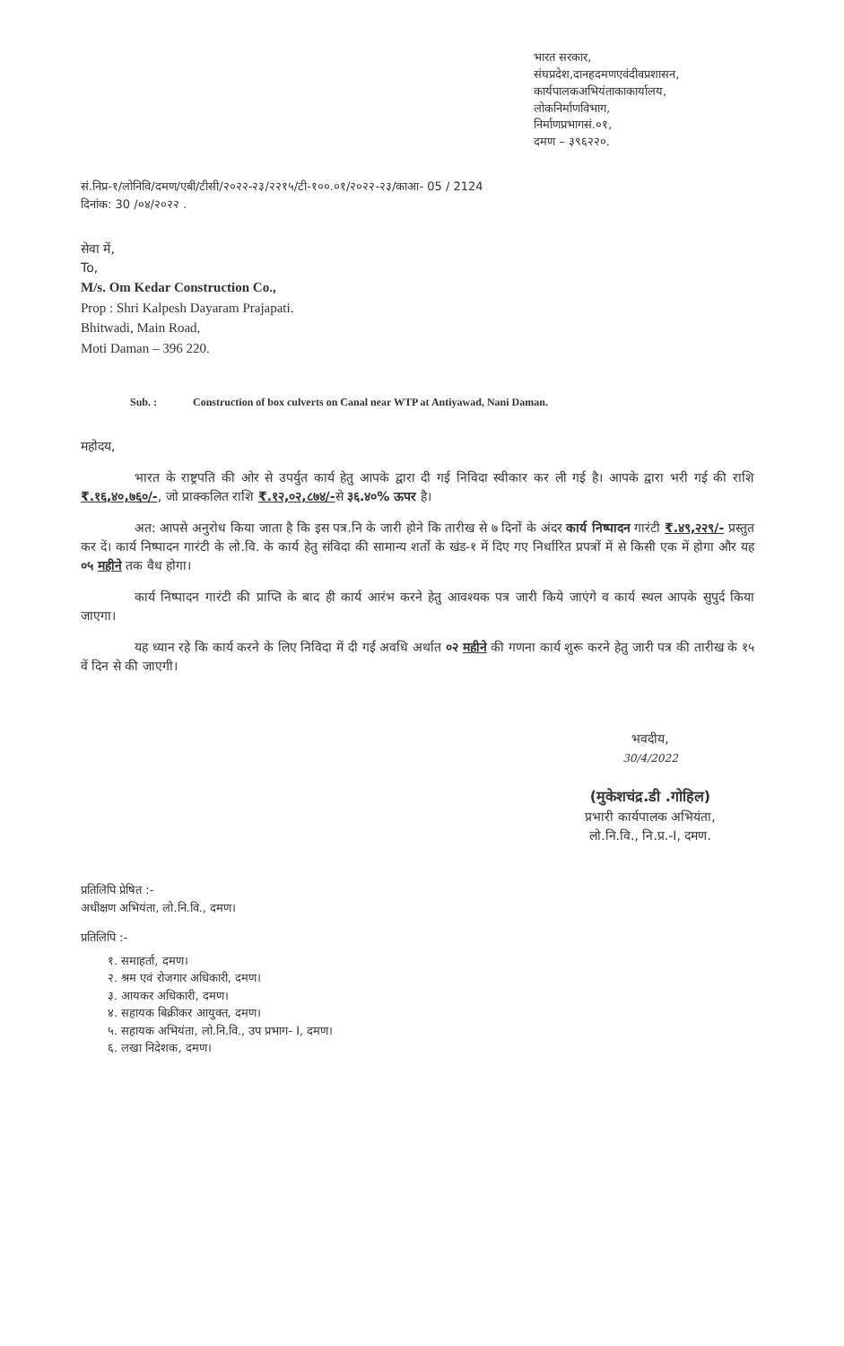भारत सरकार,
संघप्रदेश,दानहदमणएवंदीवप्रशासन,
कार्यपालकअभियंताकाकार्यालय,
लोकनिर्माणविभाग,
निर्माणप्रभागसं.०१,
दमण – ३९६२२०.
सं.निप्र-१/लोनिवि/दमण/एबी/टीसी/२०२२-२३/२२१५/टी-१००.०१/२०२२-२३/काआ- 05 / 2124
दिनांक: 30 /०४/२०२२ .
सेवा में,
To,
M/s. Om Kedar Construction Co.,
Prop : Shri Kalpesh Dayaram Prajapati.
Bhitwadi, Main Road,
Moti Daman – 396 220.
Sub. : Construction of box culverts on Canal near WTP at Antiyawad, Nani Daman.
महोदय,
भारत के राष्ट्रपति की ओर से उपर्युत कार्य हेतु आपके द्वारा दी गई निविदा स्वीकार कर ली गई है। आपके द्वारा भरी गई की राशि ₹.१६,४०,७६०/-, जो प्राक्कलित राशि ₹.१२,०२,८७४/-से ३६.४०% ऊपर है।
अत: आपसे अनुरोध किया जाता है कि इस पत्र.नि के जारी होने कि तारीख से ७ दिनों के अंदर कार्य निष्पादन गारंटी ₹.४९,२२९/- प्रस्तुत कर दें। कार्य निष्पादन गारंटी के लो.वि. के कार्य हेतु संविदा की सामान्य शर्तो के खंड-१ में दिए गए निर्धारित प्रपत्रों में से किसी एक में होगा और यह ०५ महीने तक वैध होगा।
कार्य निष्पादन गारंटी की प्राप्ति के बाद ही कार्य आरंभ करने हेतु आवश्यक पत्र जारी किये जाएंगे व कार्य स्थल आपके सुपुर्द किया जाएगा।
यह ध्यान रहे कि कार्य करने के लिए निविदा में दी गई अवधि अर्थात ०२ महीने की गणना कार्य शुरू करने हेतु जारी पत्र की तारीख के १५ वें दिन से की जाएगी।
भवदीय,
30/4/2022
(मुकेशचंद्र.डी .गोहिल)
प्रभारी कार्यपालक अभियंता,
लो.नि.वि., नि.प्र.-I, दमण.
प्रतिलिपि प्रेषित :-
अधीक्षण अभियंता, लो.नि.वि., दमण।
प्रतिलिपि :-
१. समाहर्ता, दमण।
२. श्रम एवं रोजगार अधिकारी, दमण।
३. आयकर अधिकारी, दमण।
४. सहायक बिक्रीकर आयुक्त, दमण।
५. सहायक अभियंता, लो.नि.वि., उप प्रभाग- I, दमण।
६. लखा निदेशक, दमण।